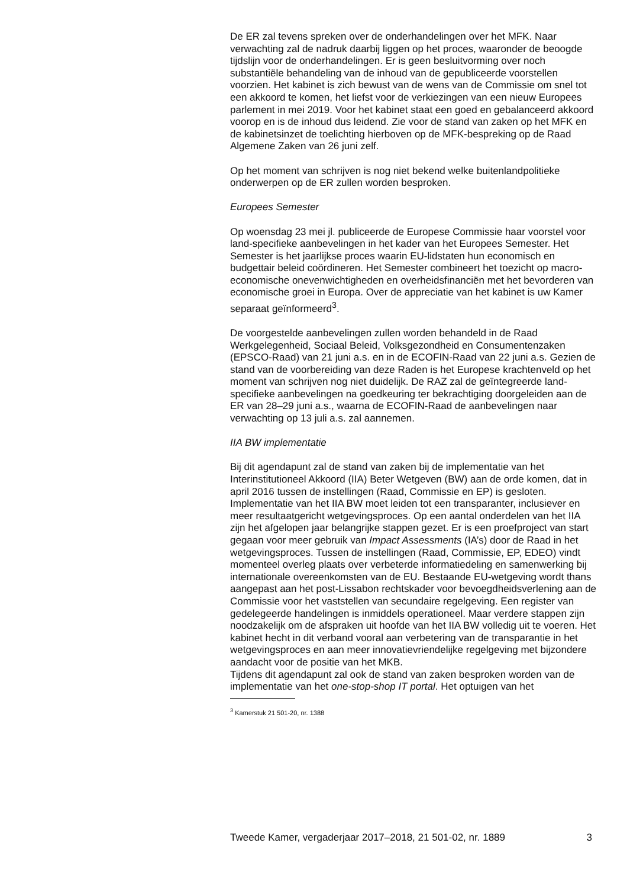De ER zal tevens spreken over de onderhandelingen over het MFK. Naar verwachting zal de nadruk daarbij liggen op het proces, waaronder de beoogde tijdslijn voor de onderhandelingen. Er is geen besluitvorming over noch substantiële behandeling van de inhoud van de gepubliceerde voorstellen voorzien. Het kabinet is zich bewust van de wens van de Commissie om snel tot een akkoord te komen, het liefst voor de verkiezingen van een nieuw Europees parlement in mei 2019. Voor het kabinet staat een goed en gebalanceerd akkoord voorop en is de inhoud dus leidend. Zie voor de stand van zaken op het MFK en de kabinetsinzet de toelichting hierboven op de MFK-bespreking op de Raad Algemene Zaken van 26 juni zelf.
Op het moment van schrijven is nog niet bekend welke buitenlandpolitieke onderwerpen op de ER zullen worden besproken.
Europees Semester
Op woensdag 23 mei jl. publiceerde de Europese Commissie haar voorstel voor land-specifieke aanbevelingen in het kader van het Europees Semester. Het Semester is het jaarlijkse proces waarin EU-lidstaten hun economisch en budgettair beleid coördineren. Het Semester combineert het toezicht op macro-economische onevenwichtigheden en overheidsfinanciën met het bevorderen van economische groei in Europa. Over de appreciatie van het kabinet is uw Kamer separaat geïnformeerd<sup>3</sup>.
De voorgestelde aanbevelingen zullen worden behandeld in de Raad Werkgelegenheid, Sociaal Beleid, Volksgezondheid en Consumentenzaken (EPSCO-Raad) van 21 juni a.s. en in de ECOFIN-Raad van 22 juni a.s. Gezien de stand van de voorbereiding van deze Raden is het Europese krachtenveld op het moment van schrijven nog niet duidelijk. De RAZ zal de geïntegreerde land-specifieke aanbevelingen na goedkeuring ter bekrachtiging doorgeleiden aan de ER van 28–29 juni a.s., waarna de ECOFIN-Raad de aanbevelingen naar verwachting op 13 juli a.s. zal aannemen.
IIA BW implementatie
Bij dit agendapunt zal de stand van zaken bij de implementatie van het Interinstitutioneel Akkoord (IIA) Beter Wetgeven (BW) aan de orde komen, dat in april 2016 tussen de instellingen (Raad, Commissie en EP) is gesloten. Implementatie van het IIA BW moet leiden tot een transparanter, inclusiever en meer resultaatgericht wetgevingsproces. Op een aantal onderdelen van het IIA zijn het afgelopen jaar belangrijke stappen gezet. Er is een proefproject van start gegaan voor meer gebruik van Impact Assessments (IA’s) door de Raad in het wetgevingsproces. Tussen de instellingen (Raad, Commissie, EP, EDEO) vindt momenteel overleg plaats over verbeterde informatiedeling en samenwerking bij internationale overeenkomsten van de EU. Bestaande EU-wetgeving wordt thans aangepast aan het post-Lissabon rechtskader voor bevoegdheidsverlening aan de Commissie voor het vaststellen van secundaire regelgeving. Een register van gedelegeerde handelingen is inmiddels operationeel. Maar verdere stappen zijn noodzakelijk om de afspraken uit hoofde van het IIA BW volledig uit te voeren. Het kabinet hecht in dit verband vooral aan verbetering van de transparantie in het wetgevingsproces en aan meer innovatievriendelijke regelgeving met bijzondere aandacht voor de positie van het MKB.
Tijdens dit agendapunt zal ook de stand van zaken besproken worden van de implementatie van het one-stop-shop IT portal. Het optuigen van het
<sup>3</sup> Kamerstuk 21 501-20, nr. 1388
Tweede Kamer, vergaderjaar 2017–2018, 21 501-02, nr. 1889 3